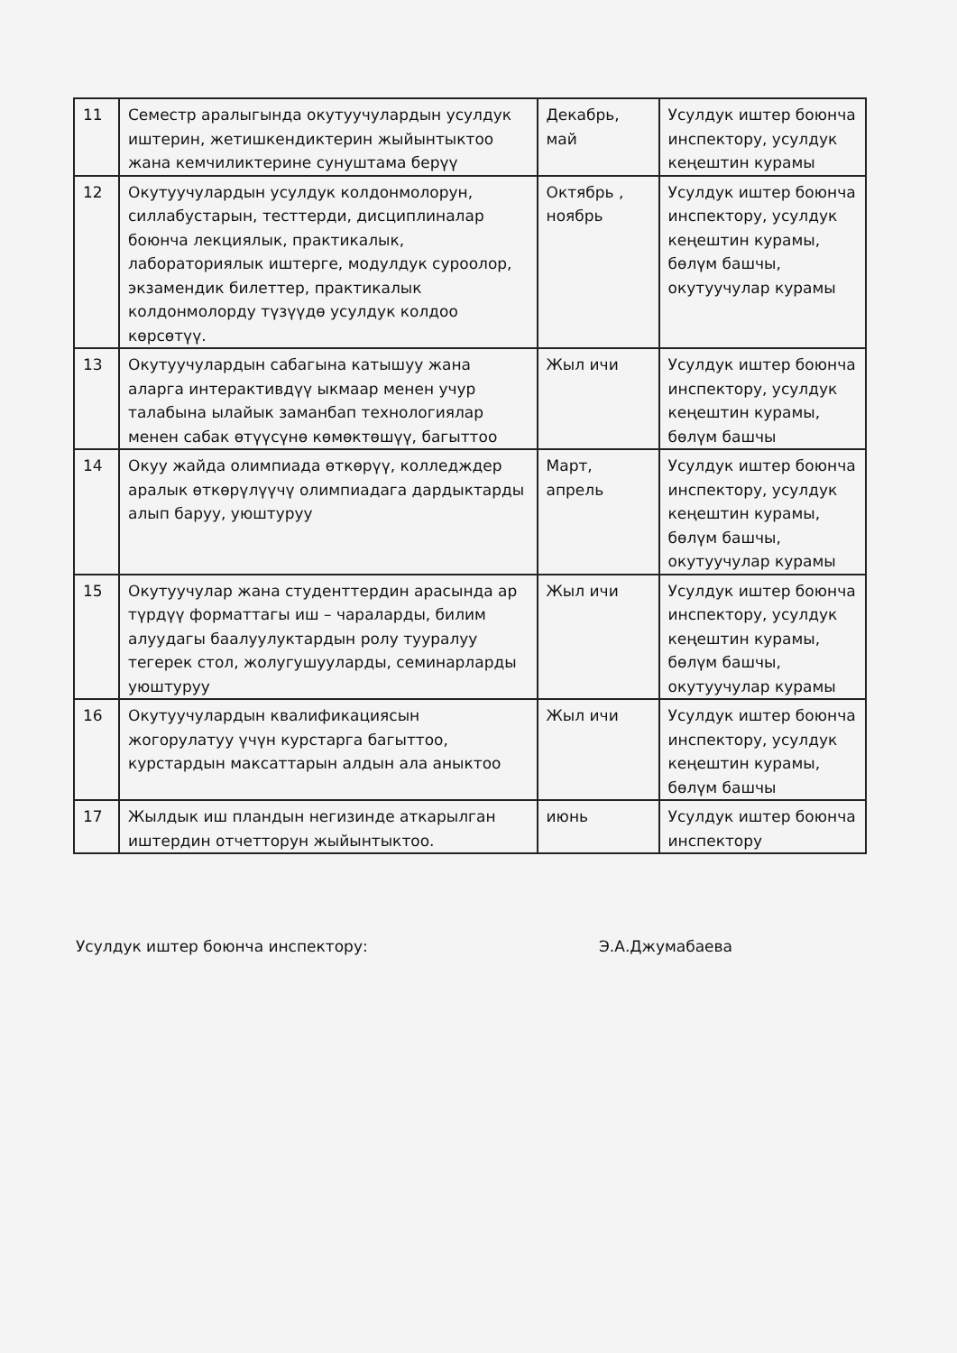| 11 | Семестр аралыгында окутуучулардын усулдук иштерин, жетишкендиктерин жыйынтыктоо жана кемчиликтерине сунуштама берүү | Декабрь, май | Усулдук иштер боюнча инспектору, усулдук кеңештин курамы |
| 12 | Окутуучулардын усулдук колдонмолорун, силлабустарын, тесттерди, дисциплиналар боюнча лекциялык, практикалык, лабораториялык иштерге, модулдук суроолор, экзамендик билеттер, практикалык колдонмолорду түзүүдө усулдук колдоо көрсөтүү. | Октябрь , ноябрь | Усулдук иштер боюнча инспектору, усулдук кеңештин курамы, бөлүм башчы, окутуучулар курамы |
| 13 | Окутуучулардын сабагына катышуу жана аларга интерактивдүү ыкмаар менен учур талабына ылайык заманбап технологиялар менен сабак өтүүсүнө көмөктөшүү, багыттоо | Жыл ичи | Усулдук иштер боюнча инспектору, усулдук кеңештин курамы, бөлүм башчы |
| 14 | Окуу жайда олимпиада өткөрүү, колледждер аралык өткөрүлүүчү олимпиадага дардыктарды алып баруу, уюштуруу | Март, апрель | Усулдук иштер боюнча инспектору, усулдук кеңештин курамы, бөлүм башчы, окутуучулар курамы |
| 15 | Окутуучулар жана студенттердин арасында ар түрдүү форматтагы иш – чараларды, билим алуудагы баалуулуктардын ролу тууралуу тегерек стол, жолугушууларды, семинарларды уюштуруу | Жыл ичи | Усулдук иштер боюнча инспектору, усулдук кеңештин курамы, бөлүм башчы, окутуучулар курамы |
| 16 | Окутуучулардын квалификациясын жогорулатуу үчүн курстарга багыттоо, курстардын максаттарын алдын ала аныктоо | Жыл ичи | Усулдук иштер боюнча инспектору, усулдук кеңештин курамы, бөлүм башчы |
| 17 | Жылдык иш пландын негизинде аткарылган иштердин отчетторун жыйынтыктоо. | июнь | Усулдук иштер боюнча инспектору |
Усулдук иштер боюнча инспектору: Э.А.Джумабаева